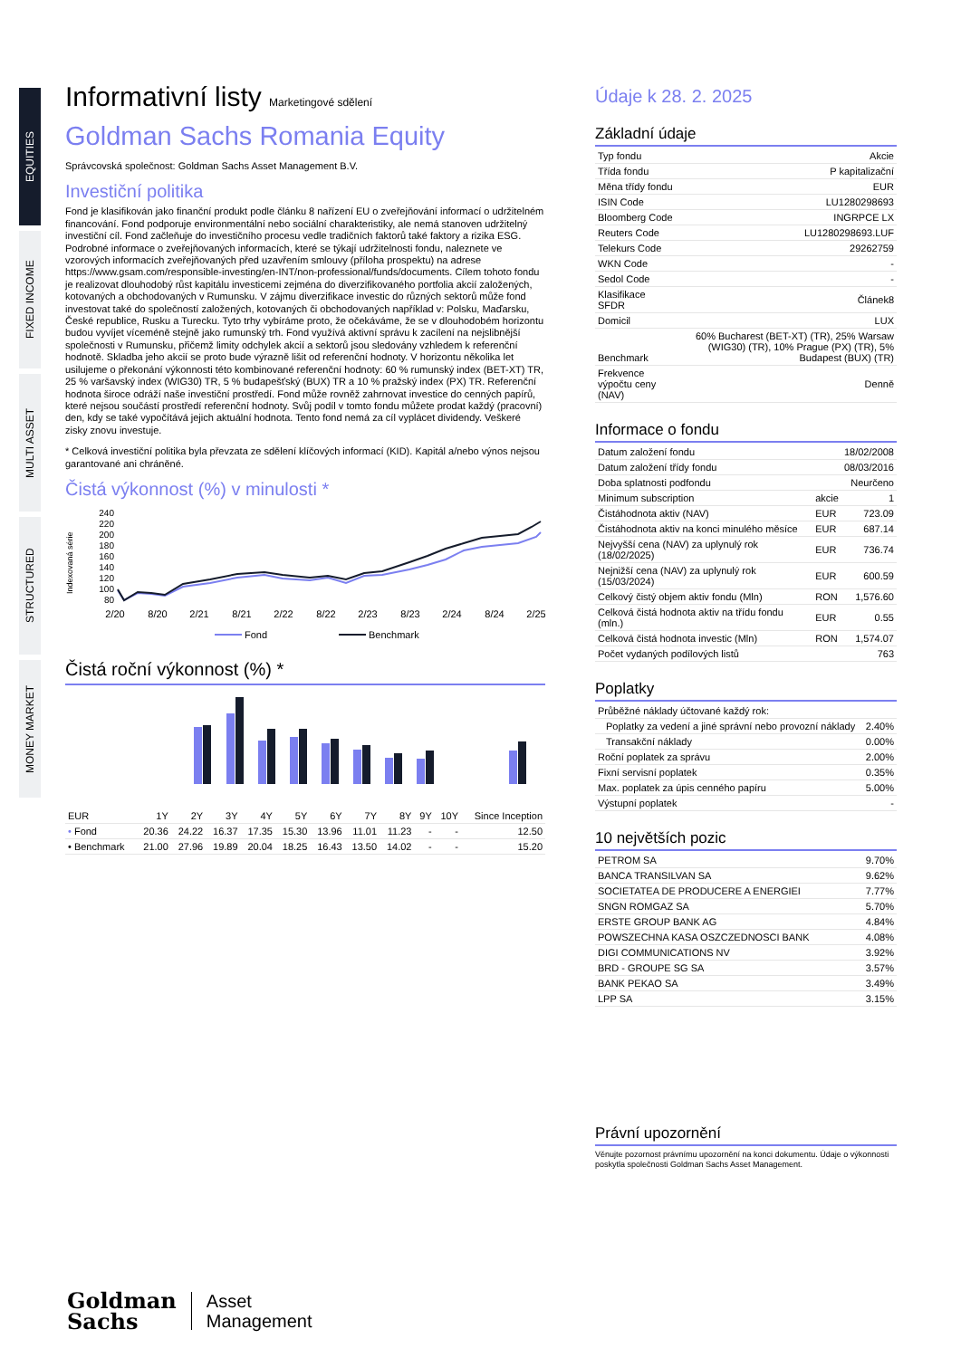EQUITIES
FIXED INCOME
MULTI ASSET
STRUCTURED
MONEY MARKET
Informativní listy Marketingové sdělení
Goldman Sachs Romania Equity
Správcovská společnost: Goldman Sachs Asset Management B.V.
Investiční politika
Fond je klasifikován jako finanční produkt podle článku 8 nařízení EU o zveřejňování informací o udržitelném financování. Fond podporuje environmentální nebo sociální charakteristiky, ale nemá stanoven udržitelný investiční cíl. Fond začleňuje do investičního procesu vedle tradičních faktorů také faktory a rizika ESG. Podrobné informace o zveřejňovaných informacích, které se týkají udržitelnosti fondu, naleznete ve vzorových informacích zveřejňovaných před uzavřením smlouvy (příloha prospektu) na adrese https://www.gsam.com/responsible-investing/en-INT/non-professional/funds/documents. Cílem tohoto fondu je realizovat dlouhodobý růst kapitálu investicemi zejména do diverzifikovaného portfolia akcií založených, kotovaných a obchodovaných v Rumunsku. V zájmu diverzifikace investic do různých sektorů může fond investovat také do společností založených, kotovaných či obchodovaných například v: Polsku, Maďarsku, České republice, Rusku a Turecku. Tyto trhy vybíráme proto, že očekáváme, že se v dlouhodobém horizontu budou vyvíjet víceméně stejně jako rumunský trh. Fond využívá aktivní správu k zacílení na nejslibnější společnosti v Rumunsku, přičemž limity odchylek akcií a sektorů jsou sledovány vzhledem k referenční hodnotě. Skladba jeho akcií se proto bude výrazně lišit od referenční hodnoty. V horizontu několika let usilujeme o překonání výkonnosti této kombinované referenční hodnoty: 60 % rumunský index (BET-XT) TR, 25 % varšavský index (WIG30) TR, 5 % budapešťský (BUX) TR a 10 % pražský index (PX) TR. Referenční hodnota široce odráží naše investiční prostředí. Fond může rovněž zahrnovat investice do cenných papírů, které nejsou součástí prostředí referenční hodnoty. Svůj podíl v tomto fondu můžete prodat každý (pracovní) den, kdy se také vypočítává jejich aktuální hodnota. Tento fond nemá za cíl vyplácet dividendy. Veškeré zisky znovu investuje.
* Celková investiční politika byla převzata ze sdělení klíčových informací (KID). Kapitál a/nebo výnos nejsou garantované ani chráněné.
Čistá výkonnost (%) v minulosti *
Indexovaná série
240
220
200
180
160
140
120
100
80
2/20
8/20
2/21
8/21
2/22
8/22
2/23
8/23
2/24
8/24
2/25
Fond
Benchmark
Čistá roční výkonnost (%) *
| EUR | 1Y | 2Y | 3Y | 4Y | 5Y | 6Y | 7Y | 8Y | 9Y | 10Y | Since Inception |
| --- | --- | --- | --- | --- | --- | --- | --- | --- | --- | --- | --- |
| • Fond | 20.36 | 24.22 | 16.37 | 17.35 | 15.30 | 13.96 | 11.01 | 11.23 | - | - | 12.50 |
| • Benchmark | 21.00 | 27.96 | 19.89 | 20.04 | 18.25 | 16.43 | 13.50 | 14.02 | - | - | 15.20 |
Údaje k 28. 2. 2025
Základní údaje
| Typ fondu | Akcie |
| Třída fondu | P kapitalizační |
| Měna třídy fondu | EUR |
| ISIN Code | LU1280298693 |
| Bloomberg Code | INGRPCE LX |
| Reuters Code | LU1280298693.LUF |
| Telekurs Code | 29262759 |
| WKN Code | - |
| Sedol Code | - |
| Klasifikace SFDR | Článek8 |
| Domicil | LUX |
| Benchmark | 60% Bucharest (BET-XT) (TR), 25% Warsaw (WIG30) (TR), 10% Prague (PX) (TR), 5% Budapest (BUX) (TR) |
| Frekvence výpočtu ceny (NAV) | Denně |
Informace o fondu
| Datum založení fondu | | 18/02/2008 |
| Datum založení třídy fondu | | 08/03/2016 |
| Doba splatnosti podfondu | | Neurčeno |
| Minimum subscription | akcie | 1 |
| Čistáhodnota aktiv (NAV) | EUR | 723.09 |
| Čistáhodnota aktiv na konci minulého měsíce | EUR | 687.14 |
| Nejvyšší cena (NAV) za uplynulý rok (18/02/2025) | EUR | 736.74 |
| Nejnižší cena (NAV) za uplynulý rok (15/03/2024) | EUR | 600.59 |
| Celkový čistý objem aktiv fondu (Mln) | RON | 1,576.60 |
| Celková čistá hodnota aktiv na třídu fondu (mln.) | EUR | 0.55 |
| Celková čistá hodnota investic (Mln) | RON | 1,574.07 |
| Počet vydaných podílových listů | | 763 |
Poplatky
| Průběžné náklady účtované každý rok: | |
| Poplatky za vedení a jiné správní nebo provozní náklady | 2.40% |
| Transakční náklady | 0.00% |
| Roční poplatek za správu | 2.00% |
| Fixní servisní poplatek | 0.35% |
| Max. poplatek za úpis cenného papíru | 5.00% |
| Výstupní poplatek | - |
10 největších pozic
| PETROM SA | 9.70% |
| BANCA TRANSILVAN SA | 9.62% |
| SOCIETATEA DE PRODUCERE A ENERGIEI | 7.77% |
| SNGN ROMGAZ SA | 5.70% |
| ERSTE GROUP BANK AG | 4.84% |
| POWSZECHNA KASA OSZCZEDNOSCI BANK | 4.08% |
| DIGI COMMUNICATIONS NV | 3.92% |
| BRD - GROUPE SG SA | 3.57% |
| BANK PEKAO SA | 3.49% |
| LPP SA | 3.15% |
Právní upozornění
Věnujte pozornost právnímu upozornění na konci dokumentu. Údaje o výkonnosti poskytla společnosti Goldman Sachs Asset Management.
Goldman
Sachs
Asset
Management